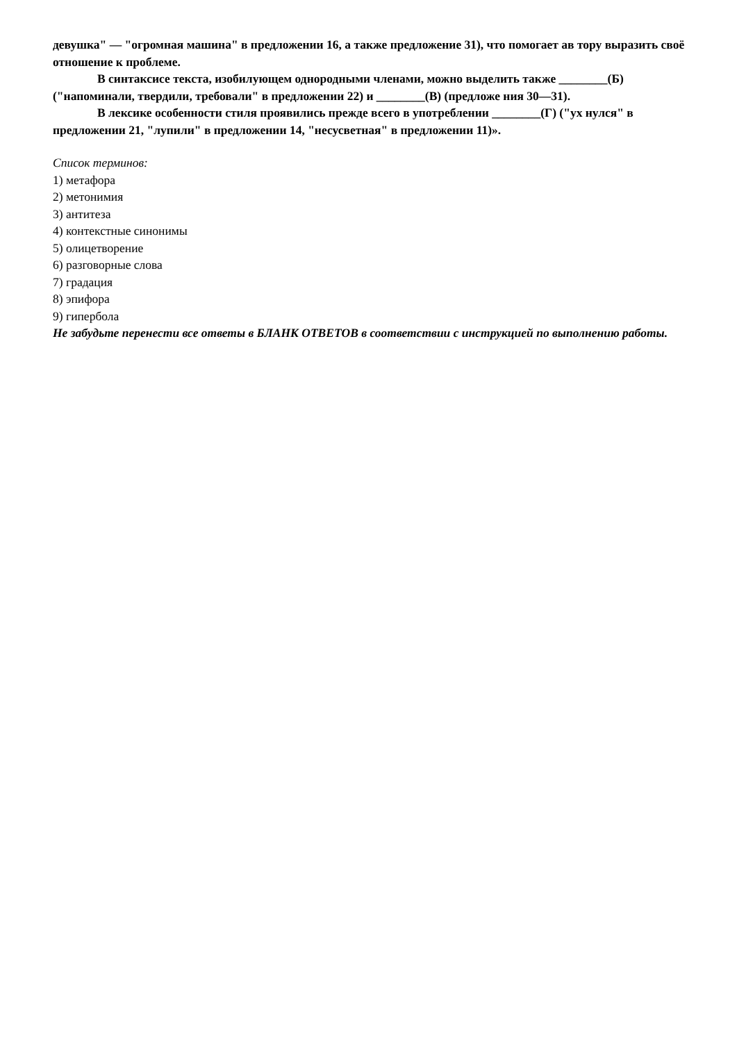девушка" — "огромная машина" в предложении 16, а также предложение 31), что помогает ав тору выразить своё отношение к проблеме.
В синтаксисе текста, изобилующем однородными членами, можно выделить также ________(Б) ("напоминали, твердили, требовали" в предложении 22) и ________(В) (предложе ния 30—31).
В лексике особенности стиля проявились прежде всего в употреблении ________(Г) ("ух нулся" в предложении 21, "лупили" в предложении 14, "несусветная" в предложении 11)».
Список терминов:
1) метафора
2) метонимия
3) антитеза
4) контекстные синонимы
5) олицетворение
6) разговорные слова
7) градация
8) эпифора
9) гипербола
Не забудьте перенести все ответы в БЛАНК ОТВЕТОВ в соответствии с инструкцией по выполнению работы.